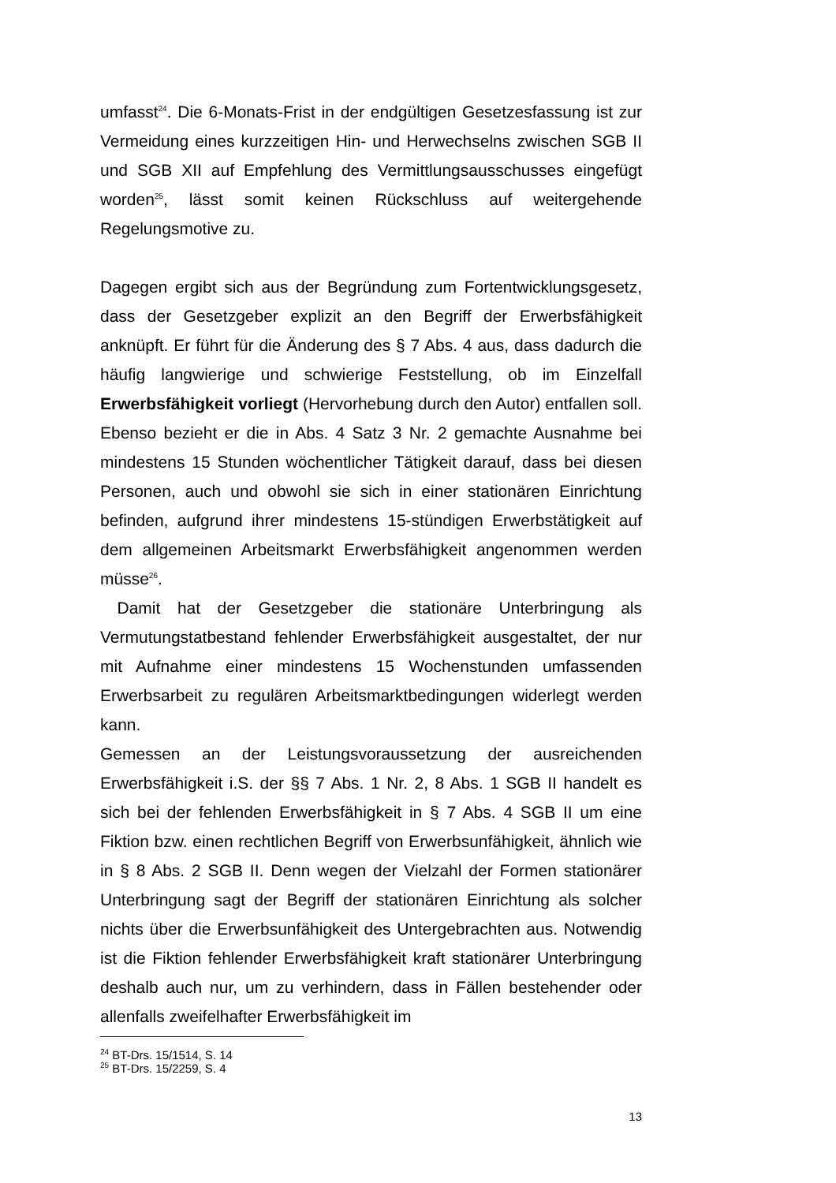umfasst<sup>24</sup>. Die 6-Monats-Frist in der endgültigen Gesetzesfassung ist zur Vermeidung eines kurzzeitigen Hin- und Herwechselns zwischen SGB II und SGB XII auf Empfehlung des Vermittlungsausschusses eingefügt worden<sup>25</sup>, lässt somit keinen Rückschluss auf weitergehende Regelungsmotive zu.
Dagegen ergibt sich aus der Begründung zum Fortentwicklungsgesetz, dass der Gesetzgeber explizit an den Begriff der Erwerbsfähigkeit anknüpft. Er führt für die Änderung des § 7 Abs. 4 aus, dass dadurch die häufig langwierige und schwierige Feststellung, ob im Einzelfall Erwerbsfähigkeit vorliegt (Hervorhebung durch den Autor) entfallen soll. Ebenso bezieht er die in Abs. 4 Satz 3 Nr. 2 gemachte Ausnahme bei mindestens 15 Stunden wöchentlicher Tätigkeit darauf, dass bei diesen Personen, auch und obwohl sie sich in einer stationären Einrichtung befinden, aufgrund ihrer mindestens 15-stündigen Erwerbstätigkeit auf dem allgemeinen Arbeitsmarkt Erwerbsfähigkeit angenommen werden müsse<sup>26</sup>.
Damit hat der Gesetzgeber die stationäre Unterbringung als Vermutungstatbestand fehlender Erwerbsfähigkeit ausgestaltet, der nur mit Aufnahme einer mindestens 15 Wochenstunden umfassenden Erwerbsarbeit zu regulären Arbeitsmarktbedingungen widerlegt werden kann.
Gemessen an der Leistungsvoraussetzung der ausreichenden Erwerbsfähigkeit i.S. der §§ 7 Abs. 1 Nr. 2, 8 Abs. 1 SGB II handelt es sich bei der fehlenden Erwerbsfähigkeit in § 7 Abs. 4 SGB II um eine Fiktion bzw. einen rechtlichen Begriff von Erwerbsunfähigkeit, ähnlich wie in § 8 Abs. 2 SGB II. Denn wegen der Vielzahl der Formen stationärer Unterbringung sagt der Begriff der stationären Einrichtung als solcher nichts über die Erwerbsunfähigkeit des Untergebrachten aus. Notwendig ist die Fiktion fehlender Erwerbsfähigkeit kraft stationärer Unterbringung deshalb auch nur, um zu verhindern, dass in Fällen bestehender oder allenfalls zweifelhafter Erwerbsfähigkeit im
<sup>24</sup> BT-Drs. 15/1514, S. 14
<sup>25</sup> BT-Drs. 15/2259, S. 4
13